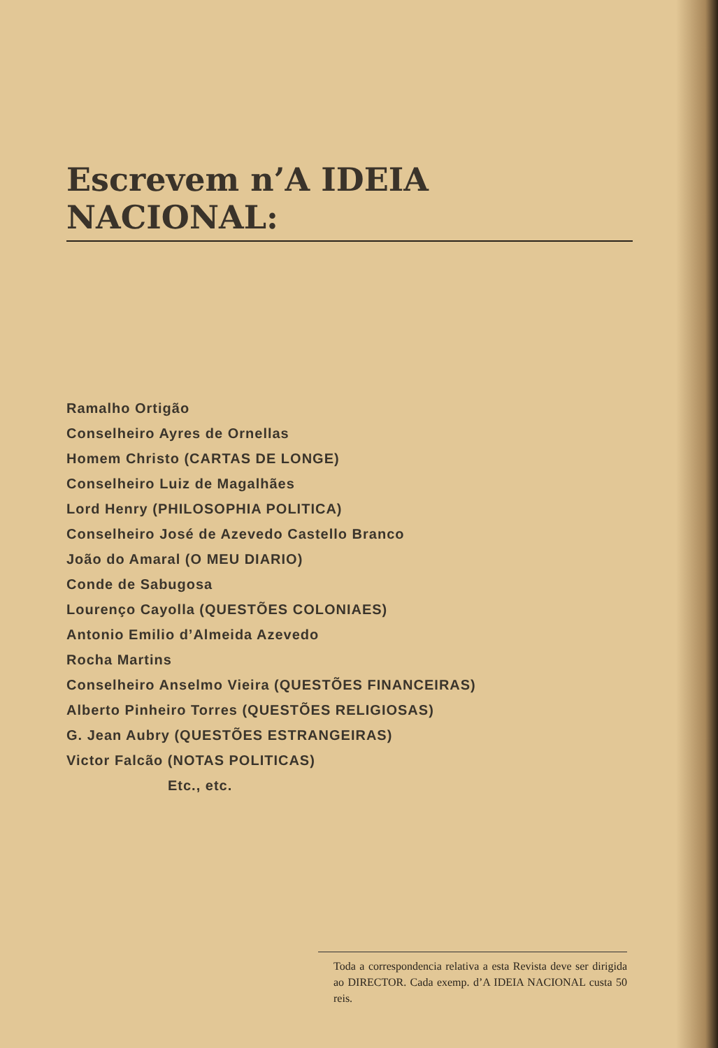Escrevem n’A IDEIA NACIONAL:
Ramalho Ortigão
Conselheiro Ayres de Ornellas
Homem Christo (CARTAS DE LONGE)
Conselheiro Luiz de Magalhães
Lord Henry (PHILOSOPHIA POLITICA)
Conselheiro José de Azevedo Castello Branco
João do Amaral (O MEU DIARIO)
Conde de Sabugosa
Lourenço Cayolla (QUESTÕES COLONIAES)
Antonio Emilio d’Almeida Azevedo
Rocha Martins
Conselheiro Anselmo Vieira (QUESTÕES FINANCEIRAS)
Alberto Pinheiro Torres (QUESTÕES RELIGIOSAS)
G. Jean Aubry (QUESTÕES ESTRANGEIRAS)
Victor Falcão (NOTAS POLITICAS)
Etc., etc.
Toda a correspondencia relativa a esta Revista deve ser dirigida ao DIRECTOR. Cada exemp. d’A IDEIA NACIONAL custa 50 reis.